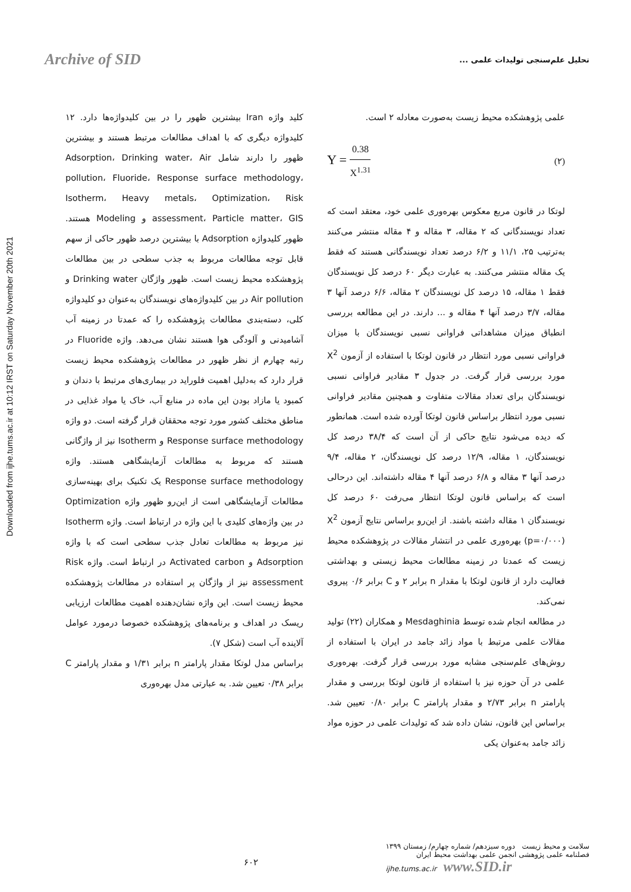Archive of SID
تحلیل علم‌سنجی تولیدات علمی ...
Downloaded from ijhe.tums.ac.ir at 10:12 IRST on Saturday November 20th 2021
کلید واژه Iran بیشترین ظهور را در بین کلیدواژه‌ها دارد. ۱۲ کلیدواژه دیگری که با اهداف مطالعات مرتبط هستند و بیشترین ظهور را دارند شامل Adsorption، Drinking water، Air pollution، Fluoride، Response surface methodology، Isotherm، Heavy metals، Optimization، Risk assessment، Particle matter، GIS و Modeling هستند. ظهور کلیدواژه Adsorption با بیشترین درصد ظهور حاکی از سهم قابل توجه مطالعات مربوط به جذب سطحی در بین مطالعات پژوهشکده محیط زیست است. ظهور واژگان Drinking water و Air pollution در بین کلیدواژه‌های نویسندگان به‌عنوان دو کلیدواژه کلی، دسته‌بندی مطالعات پژوهشکده را که عمدتا در زمینه آب آشامیدنی و آلودگی هوا هستند نشان می‌دهد. واژه Fluoride در رتبه چهارم از نظر ظهور در مطالعات پژوهشکده محیط زیست قرار دارد که به‌دلیل اهمیت فلوراید در بیماری‌های مرتبط با دندان و کمبود یا مازاد بودن این ماده در منابع آب، خاک یا مواد غذایی در مناطق مختلف کشور مورد توجه محققان قرار گرفته است. دو واژه Response surface methodology و Isotherm نیز از واژگانی هستند که مربوط به مطالعات آزمایشگاهی هستند. واژه Response surface methodology یک تکنیک برای بهینه‌سازی مطالعات آزمایشگاهی است از این‌رو ظهور واژه Optimization در بین واژه‌های کلیدی با این واژه در ارتباط است. واژه Isotherm نیز مربوط به مطالعات تعادل جذب سطحی است که با واژه Adsorption و Activated carbon در ارتباط است. واژه Risk assessment نیز از واژگان پر استفاده در مطالعات پژوهشکده محیط زیست است. این واژه نشان‌دهنده اهمیت مطالعات ارزیابی ریسک در اهداف و برنامه‌های پژوهشکده خصوصا درمورد عوامل آلاینده آب است (شکل ۷).
براساس مدل لوتکا مقدار پارامتر n برابر ۱/۳۱ و مقدار پارامتر C برابر ۰/۳۸ تعیین شد. به عبارتی مدل بهره‌وری
علمی پژوهشکده محیط زیست به‌صورت معادله ۲ است.
(۲) Y = 0.38 X<sup>1.31</sup>
لوتکا در قانون مربع معکوس بهره‌وری علمی خود، معتقد است که تعداد نویسندگانی که ۲ مقاله، ۳ مقاله و ۴ مقاله منتشر می‌کنند به‌ترتیب ۲۵، ۱۱/۱ و ۶/۲ درصد تعداد نویسندگانی هستند که فقط یک مقاله منتشر می‌کنند. به عبارت دیگر ۶۰ درصد کل نویسندگان فقط ۱ مقاله، ۱۵ درصد کل نویسندگان ۲ مقاله، ۶/۶ درصد آنها ۳ مقاله، ۳/۷ درصد آنها ۴ مقاله و ... دارند. در این مطالعه بررسی انطباق میزان مشاهداتی فراوانی نسبی نویسندگان با میزان فراوانی نسبی مورد انتظار در قانون لوتکا با استفاده از آزمون X<sup>2</sup> مورد بررسی قرار گرفت. در جدول ۳ مقادیر فراوانی نسبی نویسندگان برای تعداد مقالات متفاوت و همچنین مقادیر فراوانی نسبی مورد انتظار براساس قانون لوتکا آورده شده است. همانطور که دیده می‌شود نتایج حاکی از آن است که ۳۸/۴ درصد کل نویسندگان، ۱ مقاله، ۱۲/۹ درصد کل نویسندگان، ۲ مقاله، ۹/۴ درصد آنها ۳ مقاله و ۶/۸ درصد آنها ۴ مقاله داشته‌اند. این درحالی است که براساس قانون لوتکا انتظار می‌رفت ۶۰ درصد کل نویسندگان ۱ مقاله داشته باشند. از این‌رو براساس نتایج آزمون X<sup>2</sup> (p=۰/۰۰۰) بهره‌وری علمی در انتشار مقالات در پژوهشکده محیط زیست که عمدتا در زمینه مطالعات محیط زیستی و بهداشتی فعالیت دارد از قانون لوتکا با مقدار n برابر ۲ و C برابر ۰/۶ پیروی نمی‌کند.
در مطالعه انجام شده توسط Mesdaghinia و همکاران (۲۲) تولید مقالات علمی مرتبط با مواد زائد جامد در ایران با استفاده از روش‌های علم‌سنجی مشابه مورد بررسی قرار گرفت. بهره‌وری علمی در آن حوزه نیز با استفاده از قانون لوتکا بررسی و مقدار پارامتر n برابر ۲/۷۳ و مقدار پارامتر C برابر ۰/۸۰ تعیین شد. براساس این قانون، نشان داده شد که تولیدات علمی در حوزه مواد زائد جامد به‌عنوان یکی
سلامت و محیط زیست دوره سیزدهم/ شماره چهارم/ زمستان ۱۳۹۹
فصلنامه علمی پژوهشی انجمن علمی بهداشت محیط ایران
ijhe.tums.ac.ir www.SID.ir
۶۰۲